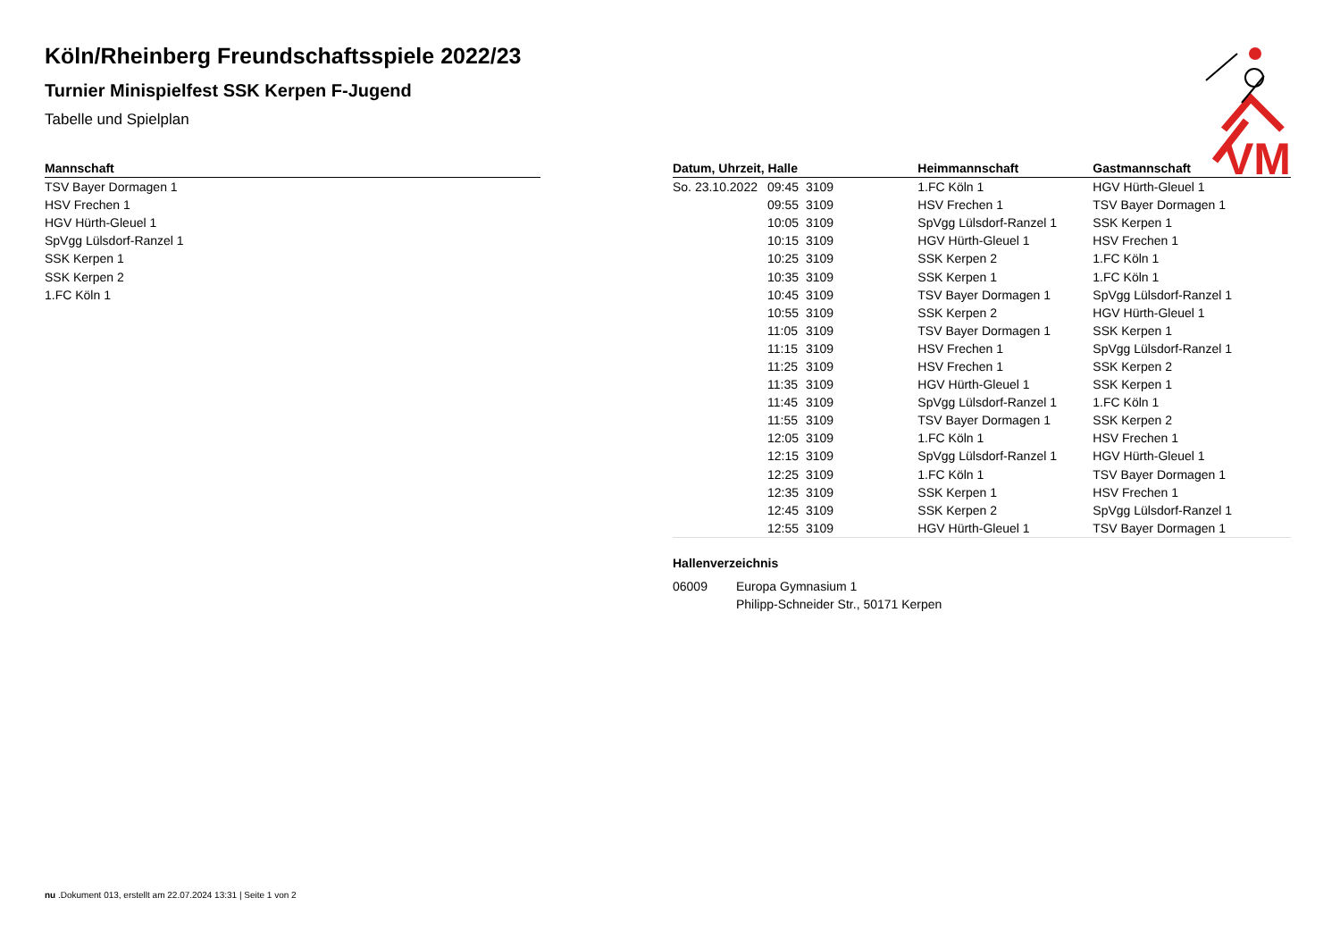Köln/Rheinberg Freundschaftsspiele 2022/23
Turnier Minispielfest SSK Kerpen F-Jugend
Tabelle und Spielplan
VM
| Mannschaft |
| --- |
| TSV Bayer Dormagen 1 |
| HSV Frechen 1 |
| HGV Hürth-Gleuel 1 |
| SpVgg Lülsdorf-Ranzel 1 |
| SSK Kerpen 1 |
| SSK Kerpen 2 |
| 1.FC Köln 1 |
| Datum, Uhrzeit, Halle | | | Heimmannschaft | Gastmannschaft |
| --- | --- | --- | --- | --- |
| So. 23.10.2022 | 09:45 | 3109 | 1.FC Köln 1 | HGV Hürth-Gleuel 1 |
| | 09:55 | 3109 | HSV Frechen 1 | TSV Bayer Dormagen 1 |
| | 10:05 | 3109 | SpVgg Lülsdorf-Ranzel 1 | SSK Kerpen 1 |
| | 10:15 | 3109 | HGV Hürth-Gleuel 1 | HSV Frechen 1 |
| | 10:25 | 3109 | SSK Kerpen 2 | 1.FC Köln 1 |
| | 10:35 | 3109 | SSK Kerpen 1 | 1.FC Köln 1 |
| | 10:45 | 3109 | TSV Bayer Dormagen 1 | SpVgg Lülsdorf-Ranzel 1 |
| | 10:55 | 3109 | SSK Kerpen 2 | HGV Hürth-Gleuel 1 |
| | 11:05 | 3109 | TSV Bayer Dormagen 1 | SSK Kerpen 1 |
| | 11:15 | 3109 | HSV Frechen 1 | SpVgg Lülsdorf-Ranzel 1 |
| | 11:25 | 3109 | HSV Frechen 1 | SSK Kerpen 2 |
| | 11:35 | 3109 | HGV Hürth-Gleuel 1 | SSK Kerpen 1 |
| | 11:45 | 3109 | SpVgg Lülsdorf-Ranzel 1 | 1.FC Köln 1 |
| | 11:55 | 3109 | TSV Bayer Dormagen 1 | SSK Kerpen 2 |
| | 12:05 | 3109 | 1.FC Köln 1 | HSV Frechen 1 |
| | 12:15 | 3109 | SpVgg Lülsdorf-Ranzel 1 | HGV Hürth-Gleuel 1 |
| | 12:25 | 3109 | 1.FC Köln 1 | TSV Bayer Dormagen 1 |
| | 12:35 | 3109 | SSK Kerpen 1 | HSV Frechen 1 |
| | 12:45 | 3109 | SSK Kerpen 2 | SpVgg Lülsdorf-Ranzel 1 |
| | 12:55 | 3109 | HGV Hürth-Gleuel 1 | TSV Bayer Dormagen 1 |
Hallenverzeichnis
| 06009 | Europa Gymnasium 1 |
| | Philipp-Schneider Str., 50171 Kerpen |
nu .Dokument 013, erstellt am 22.07.2024 13:31 | Seite 1 von 2